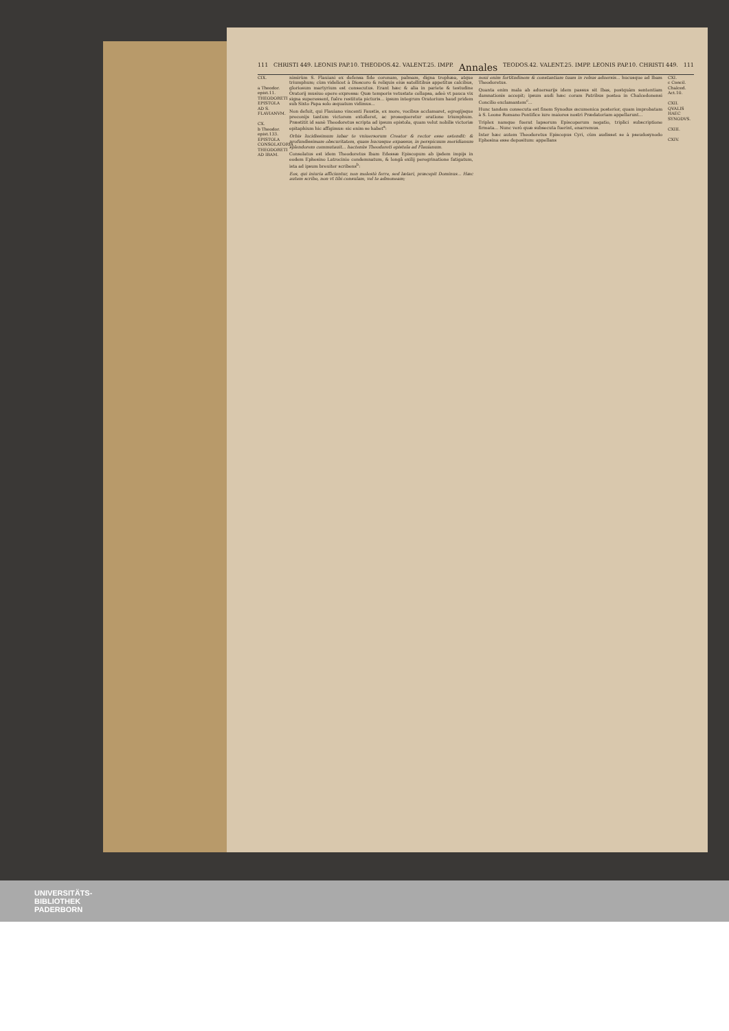111 CHRISTI 449. LEONIS PAP.10. THEODOS.42. VALENT.25. IMPP. Annales TEODOS.42. VALENT.25. IMPP. LEONIS PAP.10. CHRISTI 449. 111
CIX.
a Theodor. epist.11. THEODORETI EPISTOLA AD S. FLAVIANVM.
CX.
b Theodor. epist.133. EPISTOLA CONSOLATORIA THEODORETI AD IBAM.
nimirùm S. Flauiani ex defensa fide coronam, palmam, digna trophæa, atque triumphum; cùm videlicet à Dioscoro & reliquis eius satellitibus appetitus calcibus, gloriosum martyrium est consecutus. Erant hæc & alia in pariete & testudine Oratorij musiuo opere expressa: Quæ temporis vetustate collapsa, adeò vt pauca vix signa superessent, fuêre restituta picturis... ipsum integrum Oratorium haud pridem sub Sixto Papa solo æquatum vidimus...
Non defuit, qui Flauiano vincenti Faustis, ex more, vocibus acclamaret, egregijsque preconijs tantum victorem extolleret, ac prosequeretur oratione triumphum. Præstitit id sanè Theodoretus scripta ad ipsum epistola, quam velut nobilis victoriæ epitaphium hic affigimus: sic enim se habet<sup>a</sup>:
Orbis lucidissimum iubar te vniuersorum Creator & rector esse ostendit: & profundissimam obscuritatem, quam hucusque expassus, in perspicuum meridianum splendorem commutauit... hactenùs Theodoreti epistola ad Flauianum.
Consolatus est idem Theodoretus Ibam Edessæ Episcopum ab ijsdem impijs in eodem Ephesino Latrocinio condemnatum, & longâ exilij peregrinatione fatigatum, ista ad ipsum breuiter scribens<sup>b</sup>:
Eos, qui iniuria afficiuntur, non molestè ferre, sed lætari, præcepit Dominus... Hæc autem scribo, non vt tibi consulam, vel te admoneam;
noui enim fortitudinem & constantiam tuam in rebus aduersis... hucusque ad Ibam Theodoretus.
Quanta enim mala ab aduersarijs idem passus sit Ibas, postquàm sententiam damnationis accepit; ipsum audi hæc coram Patribus postea in Chalcedonensi Concilio exclamantem<sup>c</sup>...
Hunc tandem consecuta est finem Synodus œcumenica posterior, quam improbatam à S. Leone Romano Pontifice iure maiores nostri Prædatoriam appellarunt...
Triplex namque fuerat lapsorum Episcoporum negatio, triplici subscriptione firmata... Nunc verò quæ subsecuta fuerint, enarremus.
Inter hæc autem Theodoretus Episcopus Cyri, cùm audisset se à pseudosynodo Ephesina esse depositum: appellans
CXI.
c Concil. Chalced. Act.10.
CXII. QVALIS HAEC SYNODVS.
CXIII.
CXIV.
UNIVERSITÄTS-
BIBLIOTHEK
PADERBORN